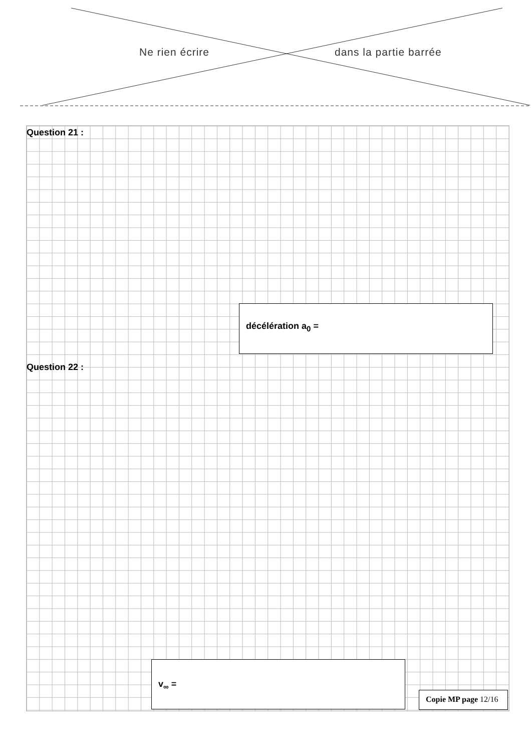Ne rien écrire dans la partie barrée
Question 21 :
décélération a<sub>0</sub> =
Question 22 :
v<sub>∞</sub> =
Copie MP page 12/16